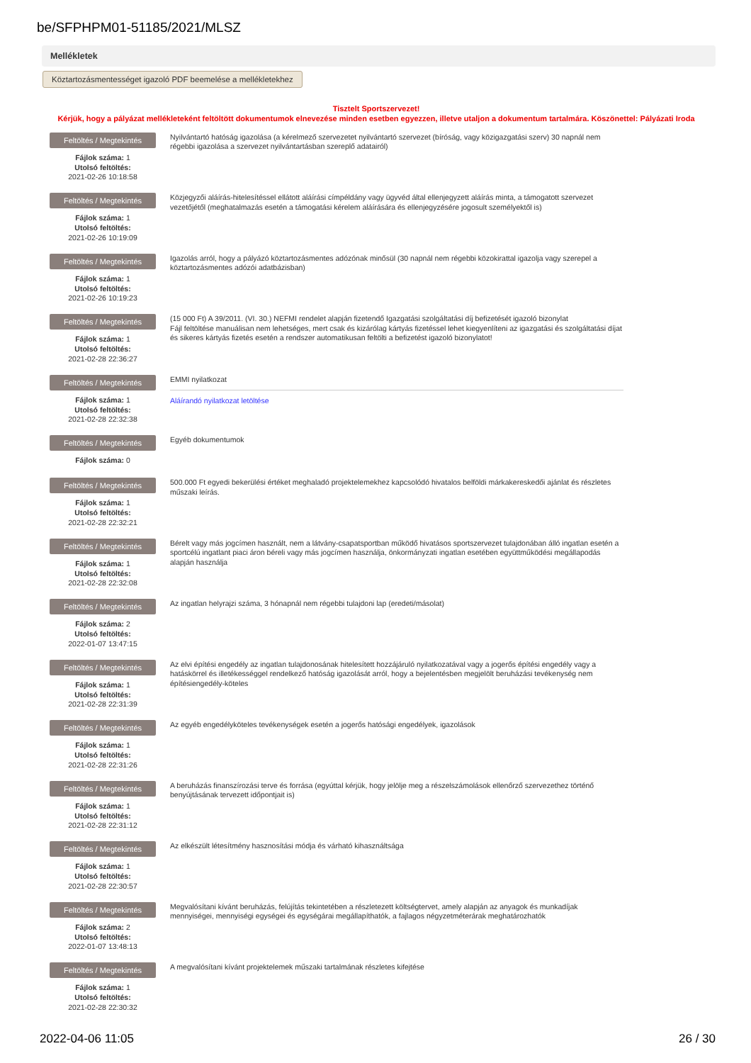be/SFPHPM01-51185/2021/MLSZ
Mellékletek
Köztartozásmentességet igazoló PDF beemelése a mellékletekhez
Tisztelt Sportszervezet!
Kérjük, hogy a pályázat mellékleteként feltöltött dokumentumok elnevezése minden esetben egyezzen, illetve utaljon a dokumentum tartalmára. Köszönettel: Pályázati Iroda
Feltöltés / Megtekintés
Fájlok száma: 1
Utolsó feltöltés:
2021-02-26 10:18:58
Nyilvántartó hatóság igazolása (a kérelmező szervezetet nyilvántartó szervezet (bíróság, vagy közigazgatási szerv) 30 napnál nem régebbi igazolása a szervezet nyilvántartásban szereplő adatairól)
Feltöltés / Megtekintés
Fájlok száma: 1
Utolsó feltöltés:
2021-02-26 10:19:09
Közjegyzői aláírás-hitelesítéssel ellátott aláírási címpéldány vagy ügyvéd által ellenjegyzett aláírás minta, a támogatott szervezet vezetőjétől (meghatalmazás esetén a támogatási kérelem aláírására és ellenjegyzésére jogosult személyektől is)
Feltöltés / Megtekintés
Fájlok száma: 1
Utolsó feltöltés:
2021-02-26 10:19:23
Igazolás arról, hogy a pályázó köztartozásmentes adózónak minősül (30 napnál nem régebbi közokirattal igazolja vagy szerepel a köztartozásmentes adózói adatbázisban)
Feltöltés / Megtekintés
Fájlok száma: 1
Utolsó feltöltés:
2021-02-28 22:36:27
(15 000 Ft) A 39/2011. (VI. 30.) NEFMI rendelet alapján fizetendő Igazgatási szolgáltatási díj befizetését igazoló bizonylat
Fájl feltöltése manuálisan nem lehetséges, mert csak és kizárólag kártyás fizetéssel lehet kiegyenlíteni az igazgatási és szolgáltatási díjat és sikeres kártyás fizetés esetén a rendszer automatikusan feltölti a befizetést igazoló bizonylatot!
Feltöltés / Megtekintés
Fájlok száma: 1
Utolsó feltöltés:
2021-02-28 22:32:38
EMMI nyilatkozat
Aláírandó nyilatkozat letöltése
Feltöltés / Megtekintés
Fájlok száma: 0
Egyéb dokumentumok
Feltöltés / Megtekintés
Fájlok száma: 1
Utolsó feltöltés:
2021-02-28 22:32:21
500.000 Ft egyedi bekerülési értéket meghaladó projektelemekhez kapcsolódó hivatalos belföldi márkakereskedői ajánlat és részletes műszaki leírás.
Feltöltés / Megtekintés
Fájlok száma: 1
Utolsó feltöltés:
2021-02-28 22:32:08
Bérelt vagy más jogcímen használt, nem a látvány-csapatsportban működő hivatásos sportszervezet tulajdonában álló ingatlan esetén a sportcélú ingatlant piaci áron béreli vagy más jogcímen használja, önkormányzati ingatlan esetében együttműködési megállapodás alapján használja
Feltöltés / Megtekintés
Fájlok száma: 2
Utolsó feltöltés:
2022-01-07 13:47:15
Az ingatlan helyrajzi száma, 3 hónapnál nem régebbi tulajdoni lap (eredeti/másolat)
Feltöltés / Megtekintés
Fájlok száma: 1
Utolsó feltöltés:
2021-02-28 22:31:39
Az elvi építési engedély az ingatlan tulajdonosának hitelesített hozzájáruló nyilatkozatával vagy a jogerős építési engedély vagy a hatáskörrel és illetékességgel rendelkező hatóság igazolását arról, hogy a bejelentésben megjelölt beruházási tevékenység nem építésiengedély-köteles
Feltöltés / Megtekintés
Fájlok száma: 1
Utolsó feltöltés:
2021-02-28 22:31:26
Az egyéb engedélyköteles tevékenységek esetén a jogerős hatósági engedélyek, igazolások
Feltöltés / Megtekintés
Fájlok száma: 1
Utolsó feltöltés:
2021-02-28 22:31:12
A beruházás finanszírozási terve és forrása (egyúttal kérjük, hogy jelölje meg a részelszámolások ellenőrző szervezethez történő benyújtásának tervezett időpontjait is)
Feltöltés / Megtekintés
Fájlok száma: 1
Utolsó feltöltés:
2021-02-28 22:30:57
Az elkészült létesítmény hasznosítási módja és várható kihasználtsága
Feltöltés / Megtekintés
Fájlok száma: 2
Utolsó feltöltés:
2022-01-07 13:48:13
Megvalósítani kívánt beruházás, felújítás tekintetében a részletezett költségtervet, amely alapján az anyagok és munkadíjak mennyiségei, mennyiségi egységei és egységárai megállapíthatók, a fajlagos négyzetméterárak meghatározhatók
Feltöltés / Megtekintés
Fájlok száma: 1
Utolsó feltöltés:
2021-02-28 22:30:32
A megvalósítani kívánt projektelemek műszaki tartalmának részletes kifejtése
2022-04-06 11:05 26 / 30